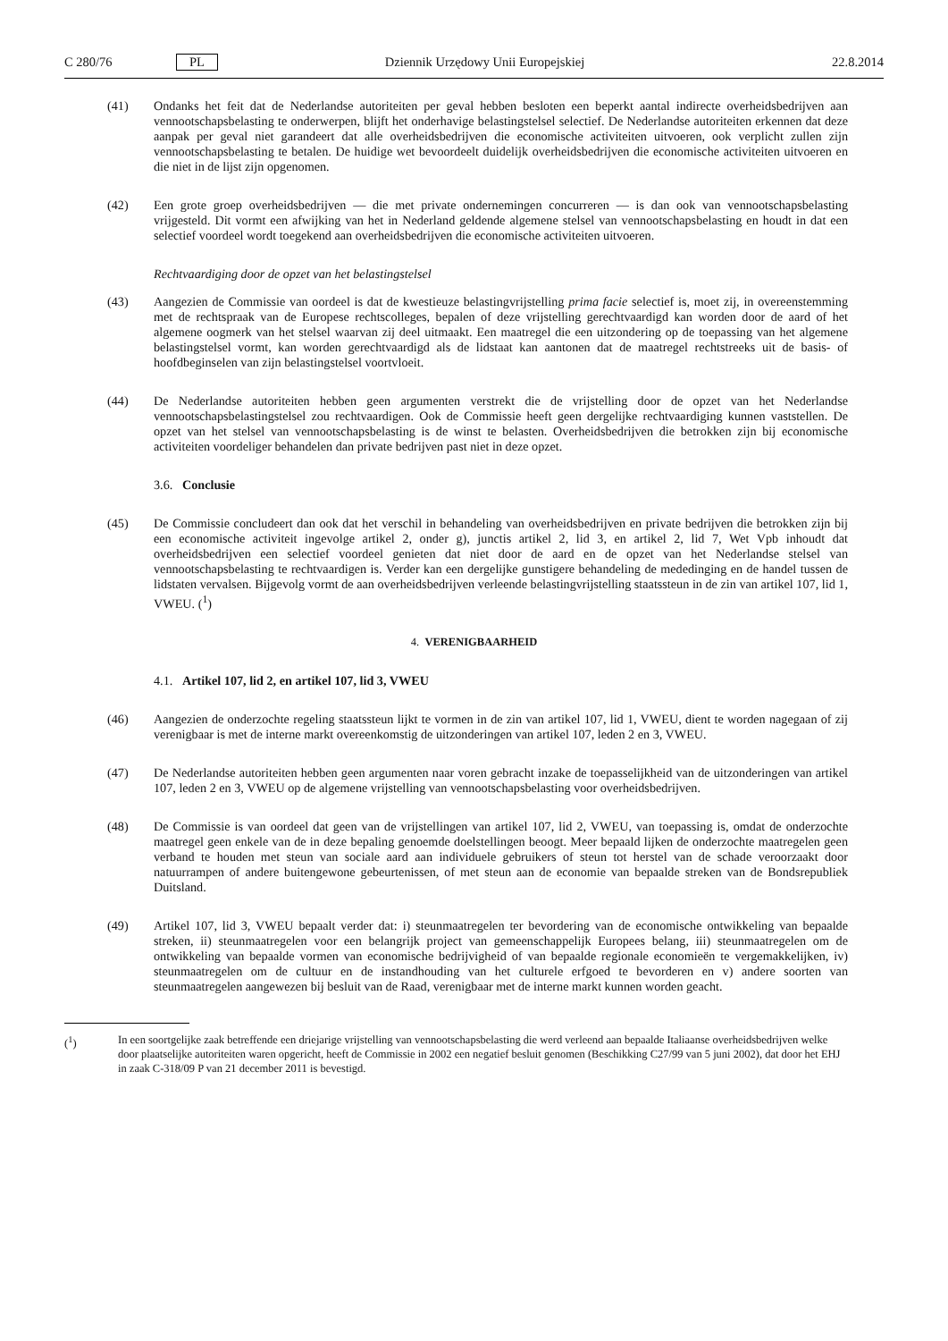C 280/76 PL Dziennik Urzędowy Unii Europejskiej 22.8.2014
(41) Ondanks het feit dat de Nederlandse autoriteiten per geval hebben besloten een beperkt aantal indirecte overheidsbedrijven aan vennootschapsbelasting te onderwerpen, blijft het onderhavige belastingstelsel selectief. De Nederlandse autoriteiten erkennen dat deze aanpak per geval niet garandeert dat alle overheidsbedrijven die economische activiteiten uitvoeren, ook verplicht zullen zijn vennootschapsbelasting te betalen. De huidige wet bevoordeelt duidelijk overheidsbedrijven die economische activiteiten uitvoeren en die niet in de lijst zijn opgenomen.
(42) Een grote groep overheidsbedrijven — die met private ondernemingen concurreren — is dan ook van vennootschapsbelasting vrijgesteld. Dit vormt een afwijking van het in Nederland geldende algemene stelsel van vennootschapsbelasting en houdt in dat een selectief voordeel wordt toegekend aan overheidsbedrijven die economische activiteiten uitvoeren.
Rechtvaardiging door de opzet van het belastingstelsel
(43) Aangezien de Commissie van oordeel is dat de kwestieuze belastingvrijstelling prima facie selectief is, moet zij, in overeenstemming met de rechtspraak van de Europese rechtscolleges, bepalen of deze vrijstelling gerechtvaardigd kan worden door de aard of het algemene oogmerk van het stelsel waarvan zij deel uitmaakt. Een maatregel die een uitzondering op de toepassing van het algemene belastingstelsel vormt, kan worden gerechtvaardigd als de lidstaat kan aantonen dat de maatregel rechtstreeks uit de basis- of hoofdbeginselen van zijn belastingstelsel voortvloeit.
(44) De Nederlandse autoriteiten hebben geen argumenten verstrekt die de vrijstelling door de opzet van het Nederlandse vennootschapsbelastingstelsel zou rechtvaardigen. Ook de Commissie heeft geen dergelijke rechtvaardiging kunnen vaststellen. De opzet van het stelsel van vennootschapsbelasting is de winst te belasten. Overheidsbedrijven die betrokken zijn bij economische activiteiten voordeliger behandelen dan private bedrijven past niet in deze opzet.
3.6. Conclusie
(45) De Commissie concludeert dan ook dat het verschil in behandeling van overheidsbedrijven en private bedrijven die betrokken zijn bij een economische activiteit ingevolge artikel 2, onder g), junctis artikel 2, lid 3, en artikel 2, lid 7, Wet Vpb inhoudt dat overheidsbedrijven een selectief voordeel genieten dat niet door de aard en de opzet van het Nederlandse stelsel van vennootschapsbelasting te rechtvaardigen is. Verder kan een dergelijke gunstigere behandeling de mededinging en de handel tussen de lidstaten vervalsen. Bijgevolg vormt de aan overheidsbedrijven verleende belastingvrijstelling staatssteun in de zin van artikel 107, lid 1, VWEU. (<sup>1</sup>)
4. VERENIGBAARHEID
4.1. Artikel 107, lid 2, en artikel 107, lid 3, VWEU
(46) Aangezien de onderzochte regeling staatssteun lijkt te vormen in de zin van artikel 107, lid 1, VWEU, dient te worden nagegaan of zij verenigbaar is met de interne markt overeenkomstig de uitzonderingen van artikel 107, leden 2 en 3, VWEU.
(47) De Nederlandse autoriteiten hebben geen argumenten naar voren gebracht inzake de toepasselijkheid van de uitzonderingen van artikel 107, leden 2 en 3, VWEU op de algemene vrijstelling van vennootschapsbelasting voor overheidsbedrijven.
(48) De Commissie is van oordeel dat geen van de vrijstellingen van artikel 107, lid 2, VWEU, van toepassing is, omdat de onderzochte maatregel geen enkele van de in deze bepaling genoemde doelstellingen beoogt. Meer bepaald lijken de onderzochte maatregelen geen verband te houden met steun van sociale aard aan individuele gebruikers of steun tot herstel van de schade veroorzaakt door natuurrampen of andere buitengewone gebeurtenissen, of met steun aan de economie van bepaalde streken van de Bondsrepubliek Duitsland.
(49) Artikel 107, lid 3, VWEU bepaalt verder dat: i) steunmaatregelen ter bevordering van de economische ontwikkeling van bepaalde streken, ii) steunmaatregelen voor een belangrijk project van gemeenschappelijk Europees belang, iii) steunmaatregelen om de ontwikkeling van bepaalde vormen van economische bedrijvigheid of van bepaalde regionale economieën te vergemakkelijken, iv) steunmaatregelen om de cultuur en de instandhouding van het culturele erfgoed te bevorderen en v) andere soorten van steunmaatregelen aangewezen bij besluit van de Raad, verenigbaar met de interne markt kunnen worden geacht.
(<sup>1</sup>) In een soortgelijke zaak betreffende een driejarige vrijstelling van vennootschapsbelasting die werd verleend aan bepaalde Italiaanse overheidsbedrijven welke door plaatselijke autoriteiten waren opgericht, heeft de Commissie in 2002 een negatief besluit genomen (Beschikking C27/99 van 5 juni 2002), dat door het EHJ in zaak C-318/09 P van 21 december 2011 is bevestigd.